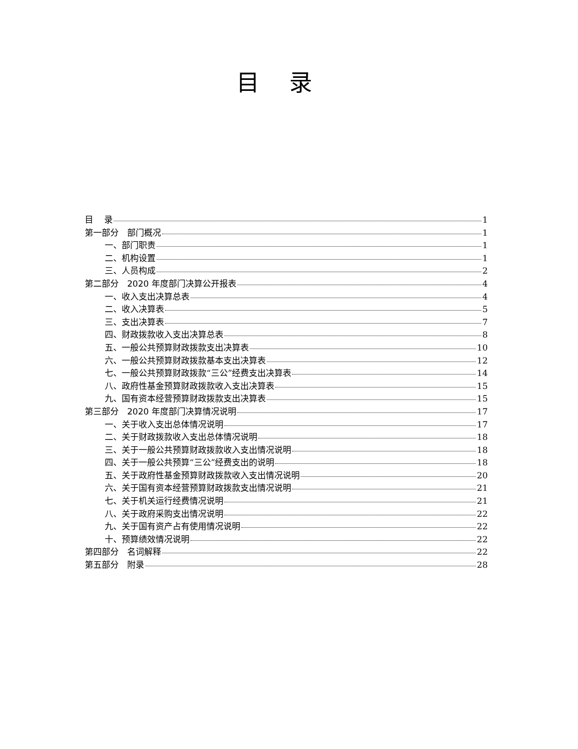目录
目　 录 1
第一部分　部门概况 1
一、部门职责 1
二、机构设置 1
三、人员构成 2
第二部分　2020 年度部门决算公开报表 4
一、收入支出决算总表 4
二、收入决算表 5
三、支出决算表 7
四、财政拨款收入支出决算总表 8
五、一般公共预算财政拨款支出决算表 10
六、一般公共预算财政拨款基本支出决算表 12
七、一般公共预算财政拨款“三公”经费支出决算表 14
八、政府性基金预算财政拨款收入支出决算表 15
九、国有资本经营预算财政拨款支出决算表 15
第三部分　2020 年度部门决算情况说明 17
一、关于收入支出总体情况说明 17
二、关于财政拨款收入支出总体情况说明 18
三、关于一般公共预算财政拨款收入支出情况说明 18
四、关于一般公共预算“三公”经费支出的说明 18
五、关于政府性基金预算财政拨款收入支出情况说明 20
六、关于国有资本经营预算财政拨款支出情况说明 21
七、关于机关运行经费情况说明 21
八、关于政府采购支出情况说明 22
九、关于国有资产占有使用情况说明 22
十、预算绩效情况说明 22
第四部分　名词解释 22
第五部分　附录 28